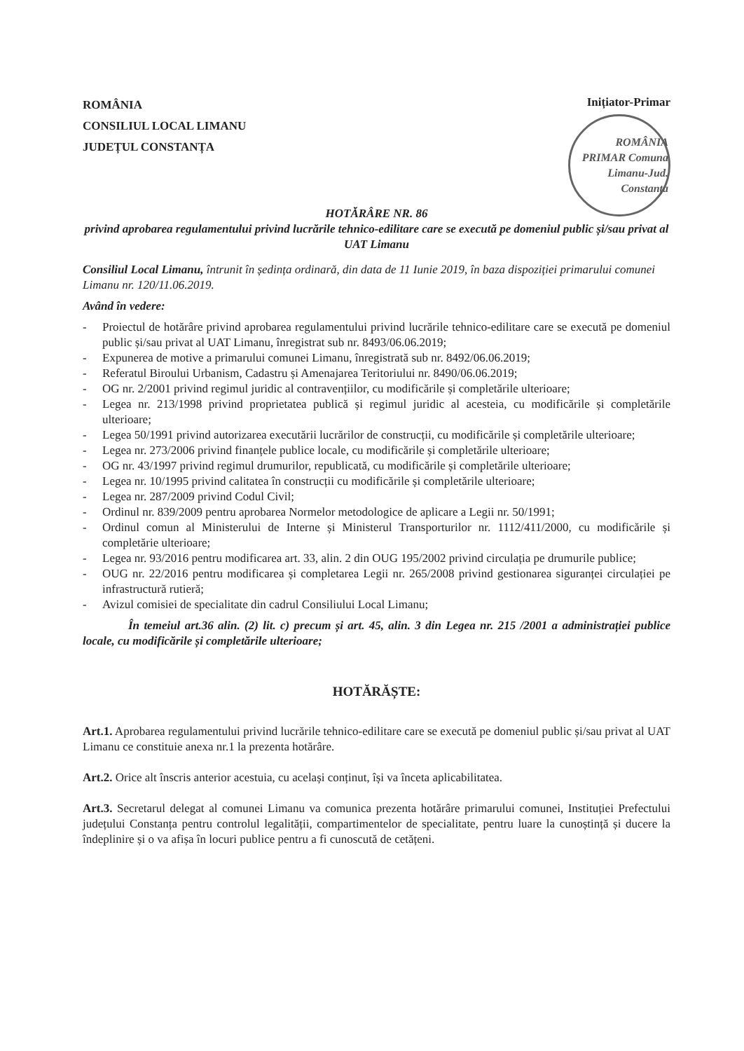ROMÂNIA
CONSILIUL LOCAL LIMANU
JUDEȚUL CONSTANȚA
Inițiator-Primar
ROMÂNIA PRIMAR Comuna Limanu-Jud. Constanța
HOTĂRÂRE NR. 86
privind aprobarea regulamentului privind lucrările tehnico-edilitare care se execută pe domeniul public și/sau privat al UAT Limanu
Consiliul Local Limanu, întrunit în ședința ordinară, din data de 11 Iunie 2019, în baza dispoziției primarului comunei Limanu nr. 120/11.06.2019.
Având în vedere:
- Proiectul de hotărâre privind aprobarea regulamentului privind lucrările tehnico-edilitare care se execută pe domeniul public și/sau privat al UAT Limanu, înregistrat sub nr. 8493/06.06.2019;
- Expunerea de motive a primarului comunei Limanu, înregistrată sub nr. 8492/06.06.2019;
- Referatul Biroului Urbanism, Cadastru și Amenajarea Teritoriului nr. 8490/06.06.2019;
- OG nr. 2/2001 privind regimul juridic al contravențiilor, cu modificările și completările ulterioare;
- Legea nr. 213/1998 privind proprietatea publică și regimul juridic al acesteia, cu modificările și completările ulterioare;
- Legea 50/1991 privind autorizarea executării lucrărilor de construcții, cu modificările și completările ulterioare;
- Legea nr. 273/2006 privind finanțele publice locale, cu modificările și completările ulterioare;
- OG nr. 43/1997 privind regimul drumurilor, republicată, cu modificările și completările ulterioare;
- Legea nr. 10/1995 privind calitatea în construcții cu modificările și completările ulterioare;
- Legea nr. 287/2009 privind Codul Civil;
- Ordinul nr. 839/2009 pentru aprobarea Normelor metodologice de aplicare a Legii nr. 50/1991;
- Ordinul comun al Ministerului de Interne și Ministerul Transporturilor nr. 1112/411/2000, cu modificările și completărie ulterioare;
- Legea nr. 93/2016 pentru modificarea art. 33, alin. 2 din OUG 195/2002 privind circulația pe drumurile publice;
- OUG nr. 22/2016 pentru modificarea și completarea Legii nr. 265/2008 privind gestionarea siguranței circulației pe infrastructură rutieră;
- Avizul comisiei de specialitate din cadrul Consiliului Local Limanu;
În temeiul art.36 alin. (2) lit. c) precum și art. 45, alin. 3 din Legea nr. 215 /2001 a administrației publice locale, cu modificările și completările ulterioare;
HOTĂRĂȘTE:
Art.1. Aprobarea regulamentului privind lucrările tehnico-edilitare care se execută pe domeniul public și/sau privat al UAT Limanu ce constituie anexa nr.1 la prezenta hotărâre.
Art.2. Orice alt înscris anterior acestuia, cu același conținut, își va înceta aplicabilitatea.
Art.3. Secretarul delegat al comunei Limanu va comunica prezenta hotărâre primarului comunei, Instituției Prefectului județului Constanța pentru controlul legalității, compartimentelor de specialitate, pentru luare la cunoștință și ducere la îndeplinire și o va afișa în locuri publice pentru a fi cunoscută de cetățeni.